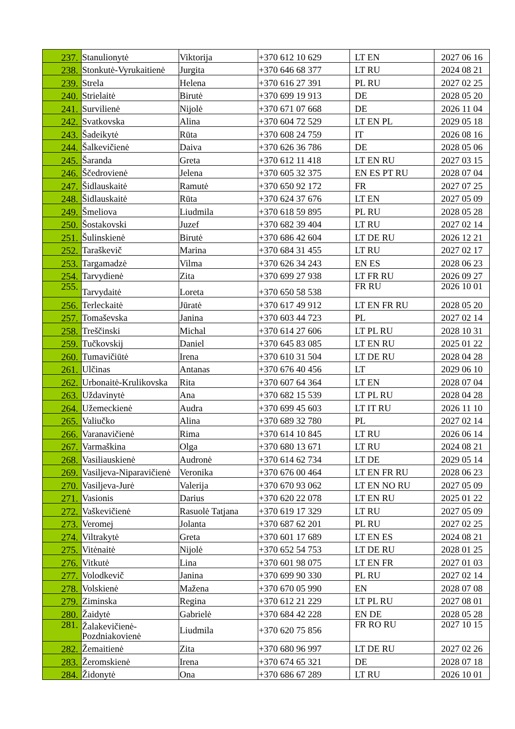| 237. | Stanulionytė | Viktorija | +370 612 10 629 | LT EN | 2027 06 16 |
| 238. | Stonkutė-Vyrukaitienė | Jurgita | +370 646 68 377 | LT RU | 2024 08 21 |
| 239. | Strela | Helena | +370 616 27 391 | PL RU | 2027 02 25 |
| 240. | Strielaitė | Birutė | +370 699 19 913 | DE | 2028 05 20 |
| 241. | Survilienė | Nijolė | +370 671 07 668 | DE | 2026 11 04 |
| 242. | Svatkovska | Alina | +370 604 72 529 | LT EN PL | 2029 05 18 |
| 243. | Šadeikytė | Rūta | +370 608 24 759 | IT | 2026 08 16 |
| 244. | Šalkevičienė | Daiva | +370 626 36 786 | DE | 2028 05 06 |
| 245. | Šaranda | Greta | +370 612 11 418 | LT EN RU | 2027 03 15 |
| 246. | Ščedrovienė | Jelena | +370 605 32 375 | EN ES PT RU | 2028 07 04 |
| 247. | Šidlauskaitė | Ramutė | +370 650 92 172 | FR | 2027 07 25 |
| 248. | Šidlauskaitė | Rūta | +370 624 37 676 | LT EN | 2027 05 09 |
| 249. | Šmeliova | Liudmila | +370 618 59 895 | PL RU | 2028 05 28 |
| 250. | Šostakovski | Juzef | +370 682 39 404 | LT RU | 2027 02 14 |
| 251. | Šulinskienė | Birutė | +370 686 42 604 | LT DE RU | 2026 12 21 |
| 252. | Taraškevič | Marina | +370 684 31 455 | LT RU | 2027 02 17 |
| 253. | Targamadzė | Vilma | +370 626 34 243 | EN ES | 2028 06 23 |
| 254. | Tarvydienė | Zita | +370 699 27 938 | LT FR RU | 2026 09 27 |
| 255. | Tarvydaitė | Loreta | +370 650 58 538 | FR RU | 2026 10 01 |
| 256. | Terleckaitė | Jūratė | +370 617 49 912 | LT EN FR RU | 2028 05 20 |
| 257. | Tomaševska | Janina | +370 603 44 723 | PL | 2027 02 14 |
| 258. | Treščinski | Michal | +370 614 27 606 | LT PL RU | 2028 10 31 |
| 259. | Tučkovskij | Daniel | +370 645 83 085 | LT EN RU | 2025 01 22 |
| 260. | Tumavičiūtė | Irena | +370 610 31 504 | LT DE RU | 2028 04 28 |
| 261. | Ulčinas | Antanas | +370 676 40 456 | LT | 2029 06 10 |
| 262. | Urbonaitė-Krulikovska | Rita | +370 607 64 364 | LT EN | 2028 07 04 |
| 263. | Uždavinytė | Ana | +370 682 15 539 | LT PL RU | 2028 04 28 |
| 264. | Užemeckienė | Audra | +370 699 45 603 | LT IT RU | 2026 11 10 |
| 265. | Valiučko | Alina | +370 689 32 780 | PL | 2027 02 14 |
| 266. | Varanavičienė | Rima | +370 614 10 845 | LT RU | 2026 06 14 |
| 267. | Varmaškina | Olga | +370 680 13 671 | LT RU | 2024 08 21 |
| 268. | Vasiliauskienė | Audronė | +370 614 62 734 | LT DE | 2029 05 14 |
| 269. | Vasiljeva-Niparavičienė | Veronika | +370 676 00 464 | LT EN FR RU | 2028 06 23 |
| 270. | Vasiljeva-Jurė | Valerija | +370 670 93 062 | LT EN NO RU | 2027 05 09 |
| 271. | Vasionis | Darius | +370 620 22 078 | LT EN RU | 2025 01 22 |
| 272. | Vaškevičienė | Rasuolė Tatjana | +370 619 17 329 | LT RU | 2027 05 09 |
| 273. | Veromej | Jolanta | +370 687 62 201 | PL RU | 2027 02 25 |
| 274. | Viltrakytė | Greta | +370 601 17 689 | LT EN ES | 2024 08 21 |
| 275. | Vitėnaitė | Nijolė | +370 652 54 753 | LT DE RU | 2028 01 25 |
| 276. | Vitkutė | Lina | +370 601 98 075 | LT EN FR | 2027 01 03 |
| 277. | Volodkevič | Janina | +370 699 90 330 | PL RU | 2027 02 14 |
| 278. | Volskienė | Mažena | +370 670 05 990 | EN | 2028 07 08 |
| 279. | Ziminska | Regina | +370 612 21 229 | LT PL RU | 2027 08 01 |
| 280. | Žaidytė | Gabrielė | +370 684 42 228 | EN DE | 2028 05 28 |
| 281. | Žalakevičienė- Pozdniakovienė | Liudmila | +370 620 75 856 | FR RO RU | 2027 10 15 |
| 282. | Žemaitienė | Zita | +370 680 96 997 | LT DE RU | 2027 02 26 |
| 283. | Žeromskienė | Irena | +370 674 65 321 | DE | 2028 07 18 |
| 284. | Židonytė | Ona | +370 686 67 289 | LT RU | 2026 10 01 |